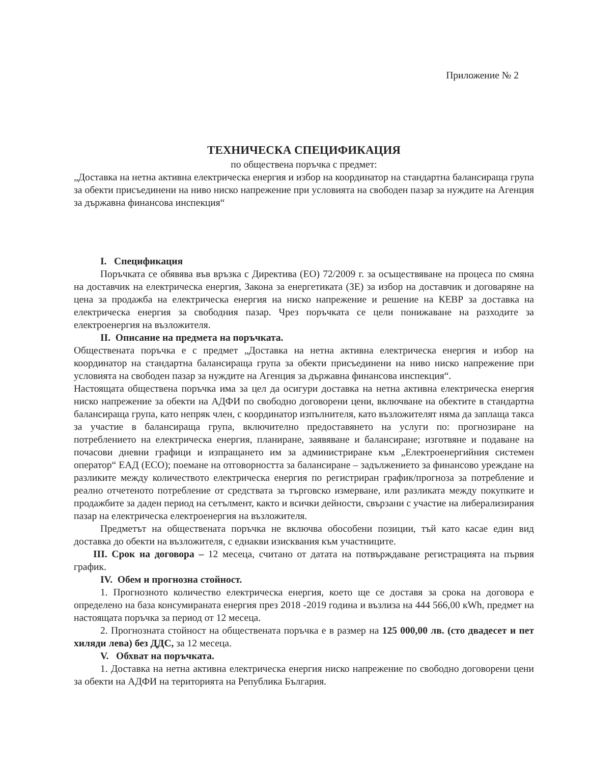Приложение № 2
ТЕХНИЧЕСКА СПЕЦИФИКАЦИЯ
по обществена поръчка с предмет:
„Доставка на нетна активна електрическа енергия и избор на координатор на стандартна балансираща група за обекти присъединени на ниво ниско напрежение при условията на свободен пазар за нуждите на Агенция за държавна финансова инспекция“
I. Спецификация
Поръчката се обявява във връзка с Директива (ЕО) 72/2009 г. за осъществяване на процеса по смяна на доставчик на електрическа енергия, Закона за енергетиката (ЗЕ) за избор на доставчик и договаряне на цена за продажба на електрическа енергия на ниско напрежение и решение на КЕВР за доставка на електрическа енергия за свободния пазар. Чрез поръчката се цели понижаване на разходите за електроенергия на възложителя.
II. Описание на предмета на поръчката.
Обществената поръчка е с предмет „Доставка на нетна активна електрическа енергия и избор на координатор на стандартна балансираща група за обекти присъединени на ниво ниско напрежение при условията на свободен пазар за нуждите на Агенция за държавна финансова инспекция“.
Настоящата обществена поръчка има за цел да осигури доставка на нетна активна електрическа енергия ниско напрежение за обекти на АДФИ по свободно договорени цени, включване на обектите в стандартна балансираща група, като непряк член, с координатор изпълнителя, като възложителят няма да заплаща такса за участие в балансираща група, включително предоставянето на услуги по: прогнозиране на потреблението на електрическа енергия, планиране, заявяване и балансиране; изготвяне и подаване на почасови дневни графици и изпращането им за администриране към „Електроенергийния системен оператор“ ЕАД (ЕСО); поемане на отговорността за балансиране – задължението за финансово уреждане на разликите между количеството електрическа енергия по регистриран график/прогноза за потребление и реално отчетеното потребление от средствата за търговско измерване, или разликата между покупките и продажбите за даден период на сетълмент, както и всички дейности, свързани с участие на либерализирания пазар на електрическа електроенергия на възложителя.
Предметът на обществената поръчка не включва обособени позиции, тъй като касае един вид доставка до обекти на възложителя, с еднакви изисквания към участниците.
III. Срок на договора – 12 месеца, считано от датата на потвърждаване регистрацията на първия график.
IV. Обем и прогнозна стойност.
1. Прогнозното количество електрическа енергия, което ще се доставя за срока на договора е определено на база консумираната енергия през 2018 -2019 година и възлиза на 444 566,00 кWh, предмет на настоящата поръчка за период от 12 месеца.
2. Прогнозната стойност на обществената поръчка е в размер на 125 000,00 лв. (сто двадесет и пет хиляди лева) без ДДС, за 12 месеца.
V. Обхват на поръчката.
1. Доставка на нетна активна електрическа енергия ниско напрежение по свободно договорени цени за обекти на АДФИ на територията на Република България.